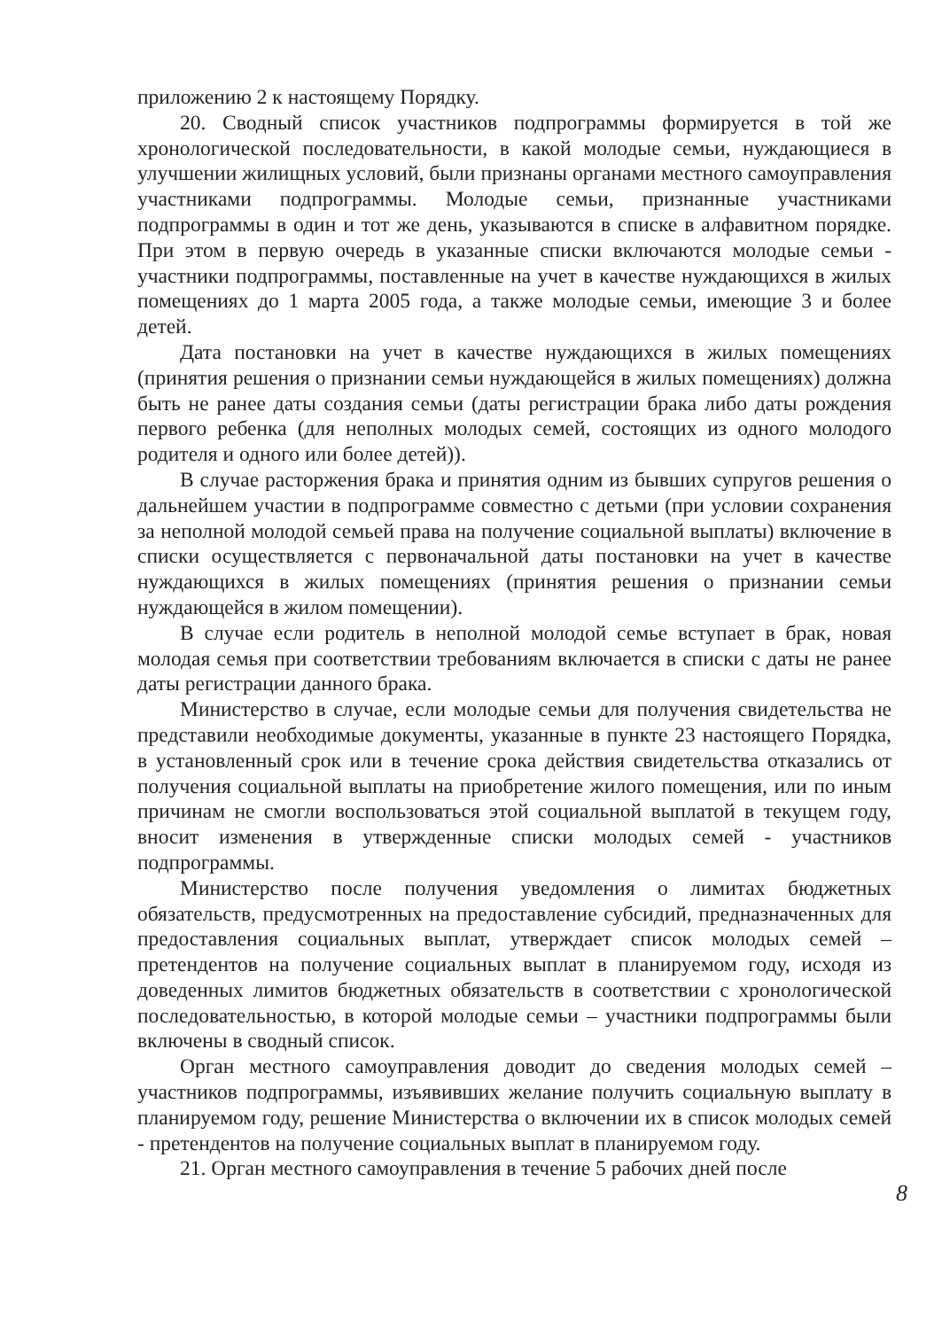приложению 2 к настоящему Порядку.
20. Сводный список участников подпрограммы формируется в той же хронологической последовательности, в какой молодые семьи, нуждающиеся в улучшении жилищных условий, были признаны органами местного самоуправления участниками подпрограммы. Молодые семьи, признанные участниками подпрограммы в один и тот же день, указываются в списке в алфавитном порядке. При этом в первую очередь в указанные списки включаются молодые семьи - участники подпрограммы, поставленные на учет в качестве нуждающихся в жилых помещениях до 1 марта 2005 года, а также молодые семьи, имеющие 3 и более детей.
Дата постановки на учет в качестве нуждающихся в жилых помещениях (принятия решения о признании семьи нуждающейся в жилых помещениях) должна быть не ранее даты создания семьи (даты регистрации брака либо даты рождения первого ребенка (для неполных молодых семей, состоящих из одного молодого родителя и одного или более детей)).
В случае расторжения брака и принятия одним из бывших супругов решения о дальнейшем участии в подпрограмме совместно с детьми (при условии сохранения за неполной молодой семьей права на получение социальной выплаты) включение в списки осуществляется с первоначальной даты постановки на учет в качестве нуждающихся в жилых помещениях (принятия решения о признании семьи нуждающейся в жилом помещении).
В случае если родитель в неполной молодой семье вступает в брак, новая молодая семья при соответствии требованиям включается в списки с даты не ранее даты регистрации данного брака.
Министерство в случае, если молодые семьи для получения свидетельства не представили необходимые документы, указанные в пункте 23 настоящего Порядка, в установленный срок или в течение срока действия свидетельства отказались от получения социальной выплаты на приобретение жилого помещения, или по иным причинам не смогли воспользоваться этой социальной выплатой в текущем году, вносит изменения в утвержденные списки молодых семей - участников подпрограммы.
Министерство после получения уведомления о лимитах бюджетных обязательств, предусмотренных на предоставление субсидий, предназначенных для предоставления социальных выплат, утверждает список молодых семей – претендентов на получение социальных выплат в планируемом году, исходя из доведенных лимитов бюджетных обязательств в соответствии с хронологической последовательностью, в которой молодые семьи – участники подпрограммы были включены в сводный список.
Орган местного самоуправления доводит до сведения молодых семей – участников подпрограммы, изъявивших желание получить социальную выплату в планируемом году, решение Министерства о включении их в список молодых семей - претендентов на получение социальных выплат в планируемом году.
21. Орган местного самоуправления в течение 5 рабочих дней после
8